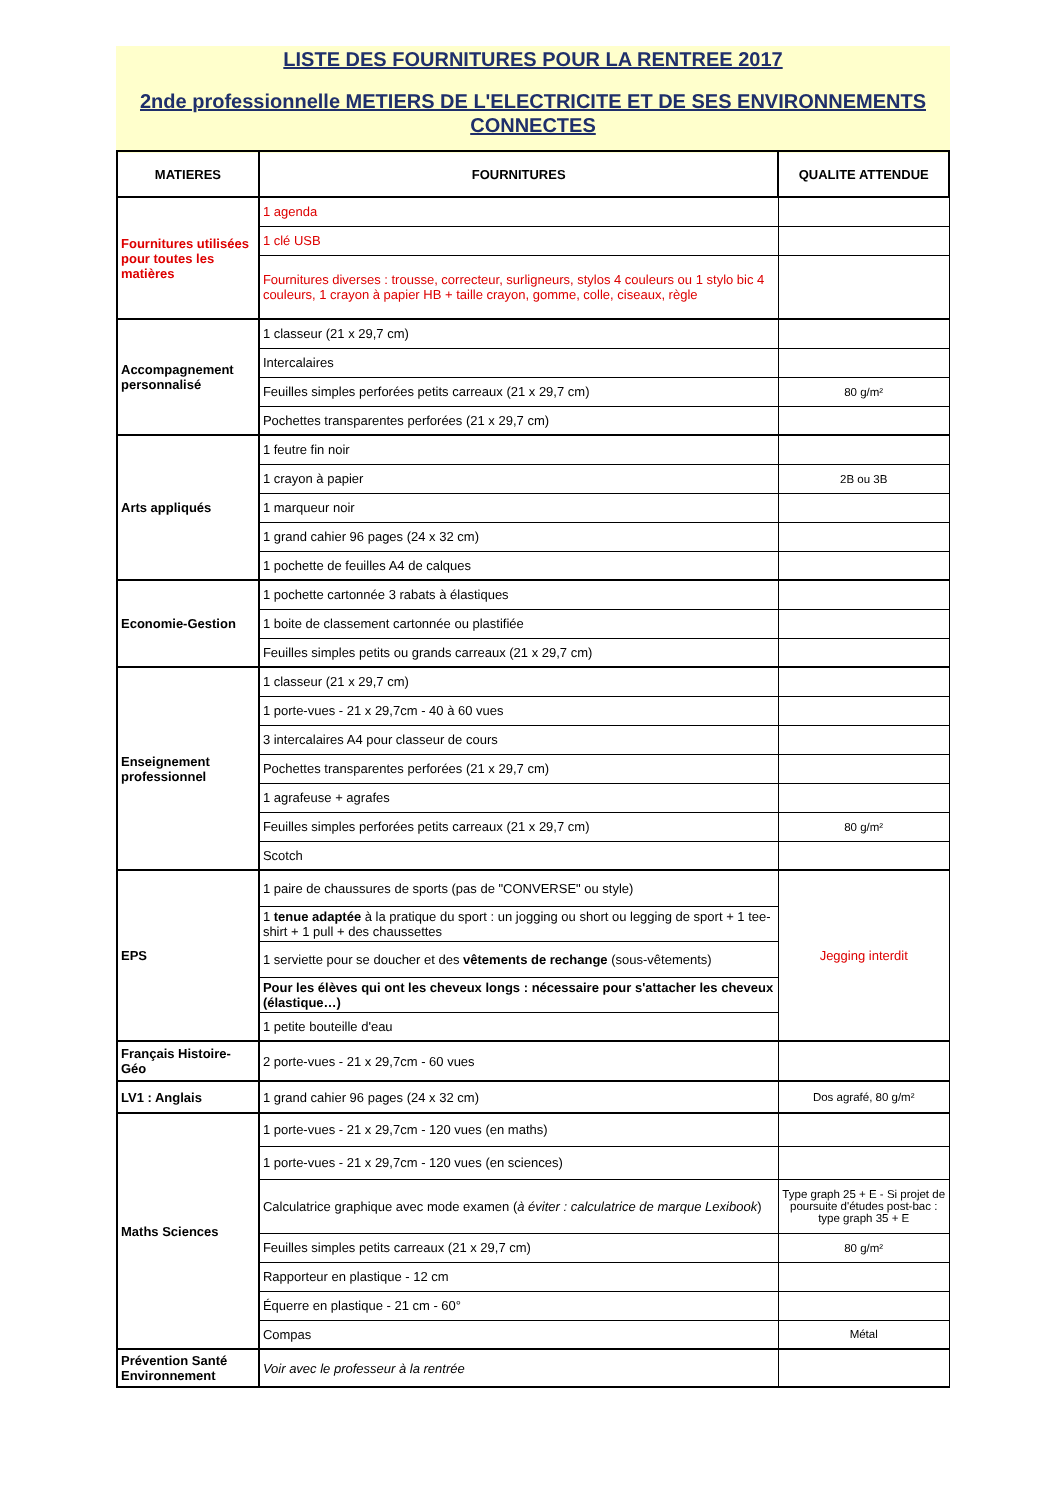LISTE DES FOURNITURES POUR LA RENTREE 2017
2nde professionnelle METIERS DE L'ELECTRICITE ET DE SES ENVIRONNEMENTS CONNECTES
| MATIERES | FOURNITURES | QUALITE ATTENDUE |
| --- | --- | --- |
| Fournitures utilisées pour toutes les matières | 1 agenda | |
| | 1 clé USB | |
| | Fournitures diverses : trousse, correcteur, surligneurs, stylos 4 couleurs ou 1 stylo bic 4 couleurs, 1 crayon à papier HB + taille crayon, gomme, colle, ciseaux, règle | |
| Accompagnement personnalisé | 1 classeur (21 x 29,7 cm) | |
| | Intercalaires | |
| | Feuilles simples perforées petits carreaux (21 x 29,7 cm) | 80 g/m² |
| | Pochettes transparentes perforées (21 x 29,7 cm) | |
| Arts appliqués | 1 feutre fin noir | |
| | 1 crayon à papier | 2B ou 3B |
| | 1 marqueur noir | |
| | 1 grand cahier 96 pages (24 x 32 cm) | |
| | 1 pochette de feuilles A4 de calques | |
| Economie-Gestion | 1 pochette cartonnée 3 rabats à élastiques | |
| | 1 boite de classement cartonnée ou plastifiée | |
| | Feuilles simples petits ou grands carreaux (21 x 29,7 cm) | |
| Enseignement professionnel | 1 classeur (21 x 29,7 cm) | |
| | 1 porte-vues - 21 x 29,7cm - 40 à 60 vues | |
| | 3 intercalaires A4 pour classeur de cours | |
| | Pochettes transparentes perforées (21 x 29,7 cm) | |
| | 1 agrafeuse + agrafes | |
| | Feuilles simples perforées petits carreaux (21 x 29,7 cm) | 80 g/m² |
| | Scotch | |
| EPS | 1 paire de chaussures de sports (pas de "CONVERSE" ou style) | Jegging interdit |
| | 1 tenue adaptée à la pratique du sport : un jogging ou short ou legging de sport + 1 tee-shirt + 1 pull + des chaussettes | |
| | 1 serviette pour se doucher et des vêtements de rechange (sous-vêtements) | |
| | Pour les élèves qui ont les cheveux longs : nécessaire pour s'attacher les cheveux (élastique…) | |
| | 1 petite bouteille d'eau | |
| Français Histoire-Géo | 2 porte-vues - 21 x 29,7cm - 60 vues | |
| LV1 : Anglais | 1 grand cahier 96 pages (24 x 32 cm) | Dos agrafé, 80 g/m² |
| Maths Sciences | 1 porte-vues - 21 x 29,7cm - 120 vues (en maths) | |
| | 1 porte-vues - 21 x 29,7cm - 120 vues (en sciences) | |
| | Calculatrice graphique avec mode examen ( à éviter : calculatrice de marque Lexibook ) | Type graph 25 + E - Si projet de poursuite d'études post-bac : type graph 35 + E |
| | Feuilles simples petits carreaux (21 x 29,7 cm) | 80 g/m² |
| | Rapporteur en plastique - 12 cm | |
| | Équerre en plastique - 21 cm - 60° | |
| | Compas | Métal |
| Prévention Santé Environnement | Voir avec le professeur à la rentrée | |